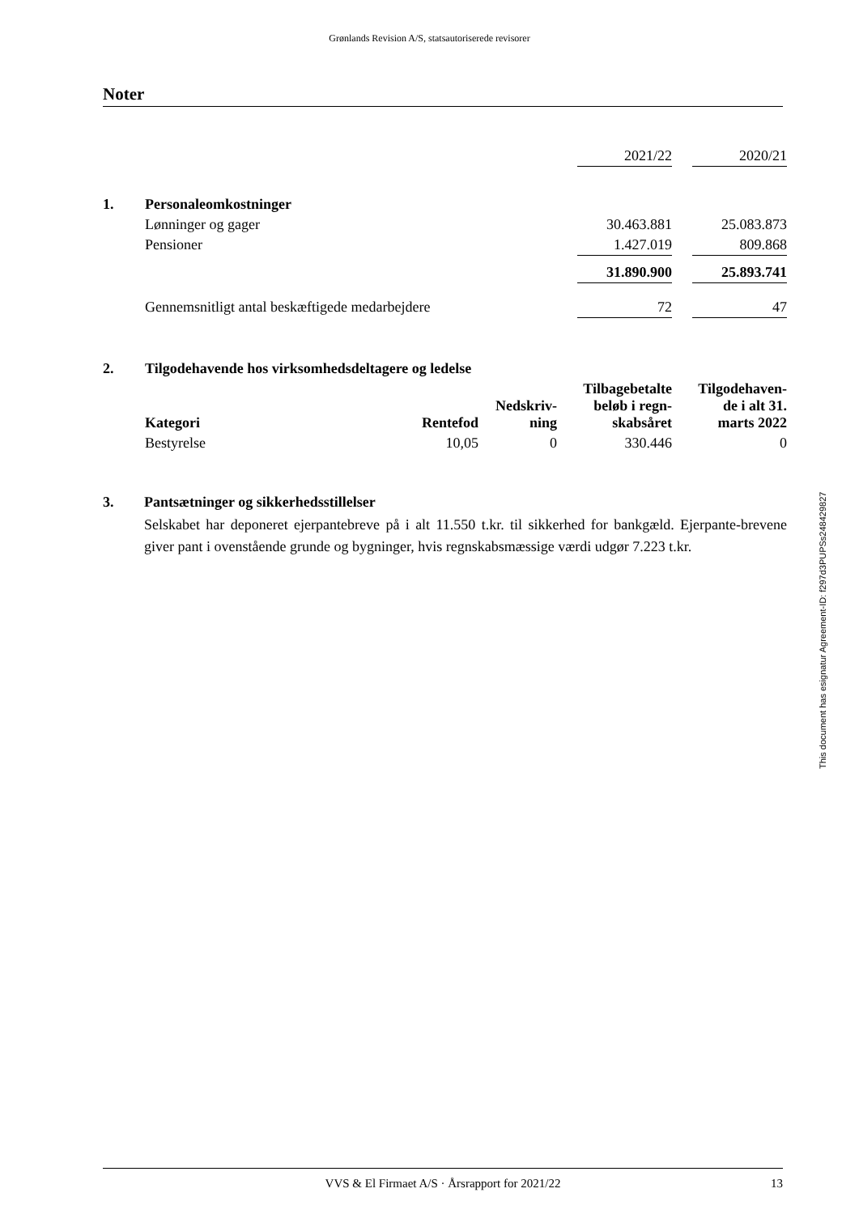Grønlands Revision A/S, statsautoriserede revisorer
Noter
| | | | 2021/22 | | 2020/21 |
| 1. | Personaleomkostninger | | | | |
| | Lønninger og gager | | 30.463.881 | | 25.083.873 |
| | Pensioner | | 1.427.019 | | 809.868 |
| | | | 31.890.900 | | 25.893.741 |
| | Gennemsnitligt antal beskæftigede medarbejdere | | 72 | | 47 |
| 2. | Tilgodehavende hos virksomhedsdeltagere og ledelse | | | | |
| | Kategori | Rentefod | Nedskriv- ning | Tilbagebetalte beløb i regn- skabsåret | Tilgodehaven- de i alt 31. marts 2022 |
| | Bestyrelse | 10,05 | 0 | 330.446 | 0 |
3. Pantsætninger og sikkerhedsstillelser
Selskabet har deponeret ejerpantebreve på i alt 11.550 t.kr. til sikkerhed for bankgæld. Ejerpante-brevene giver pant i ovenstående grunde og bygninger, hvis regnskabsmæssige værdi udgør 7.223 t.kr.
This document has esignatur Agreement-ID: f297d3PUPSs248429827
VVS & El Firmaet A/S · Årsrapport for 2021/22 13